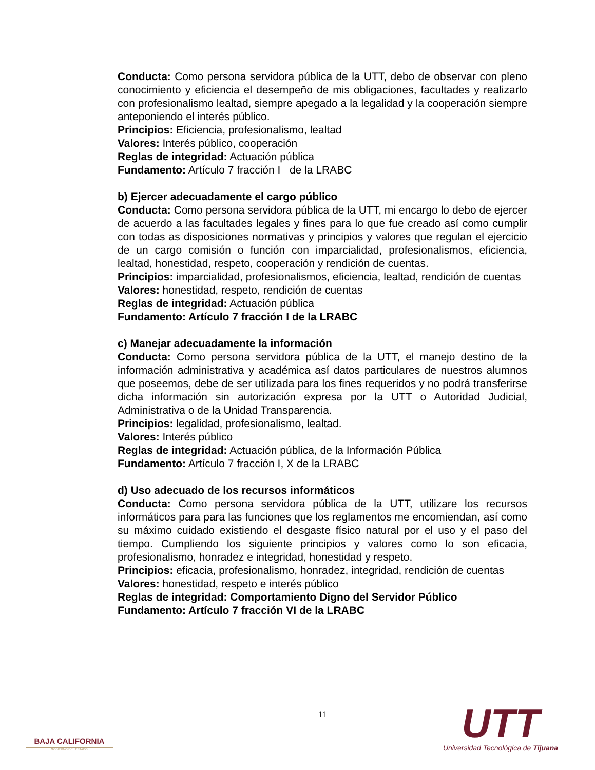Conducta: Como persona servidora pública de la UTT, debo de observar con pleno conocimiento y eficiencia el desempeño de mis obligaciones, facultades y realizarlo con profesionalismo lealtad, siempre apegado a la legalidad y la cooperación siempre anteponiendo el interés público.
Principios: Eficiencia, profesionalismo, lealtad
Valores: Interés público, cooperación
Reglas de integridad: Actuación pública
Fundamento: Artículo 7 fracción I de la LRABC
b) Ejercer adecuadamente el cargo público
Conducta: Como persona servidora pública de la UTT, mi encargo lo debo de ejercer de acuerdo a las facultades legales y fines para lo que fue creado así como cumplir con todas as disposiciones normativas y principios y valores que regulan el ejercicio de un cargo comisión o función con imparcialidad, profesionalismos, eficiencia, lealtad, honestidad, respeto, cooperación y rendición de cuentas.
Principios: imparcialidad, profesionalismos, eficiencia, lealtad, rendición de cuentas
Valores: honestidad, respeto, rendición de cuentas
Reglas de integridad: Actuación pública
Fundamento: Artículo 7 fracción I de la LRABC
c) Manejar adecuadamente la información
Conducta: Como persona servidora pública de la UTT, el manejo destino de la información administrativa y académica así datos particulares de nuestros alumnos que poseemos, debe de ser utilizada para los fines requeridos y no podrá transferirse dicha información sin autorización expresa por la UTT o Autoridad Judicial, Administrativa o de la Unidad Transparencia.
Principios: legalidad, profesionalismo, lealtad.
Valores: Interés público
Reglas de integridad: Actuación pública, de la Información Pública
Fundamento: Artículo 7 fracción I, X de la LRABC
d) Uso adecuado de los recursos informáticos
Conducta: Como persona servidora pública de la UTT, utilizare los recursos informáticos para para las funciones que los reglamentos me encomiendan, así como su máximo cuidado existiendo el desgaste físico natural por el uso y el paso del tiempo. Cumpliendo los siguiente principios y valores como lo son eficacia, profesionalismo, honradez e integridad, honestidad y respeto.
Principios: eficacia, profesionalismo, honradez, integridad, rendición de cuentas
Valores: honestidad, respeto e interés público
Reglas de integridad: Comportamiento Digno del Servidor Público
Fundamento: Artículo 7 fracción VI de la LRABC
BAJA CALIFORNIA
GOBIERNO DEL ESTADO
11
UTT
Universidad Tecnológica de Tijuana